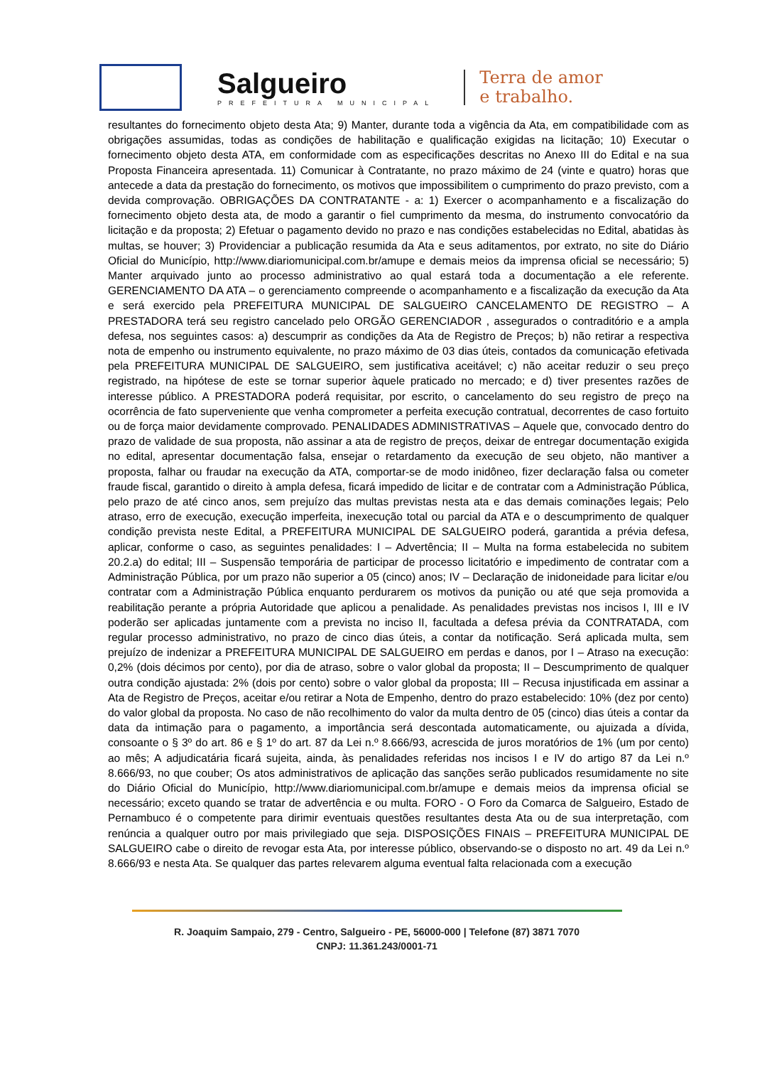Salgueiro
PREFEITURA MUNICIPAL
Terra de amor
e trabalho.
resultantes do fornecimento objeto desta Ata; 9) Manter, durante toda a vigência da Ata, em compatibilidade com as obrigações assumidas, todas as condições de habilitação e qualificação exigidas na licitação; 10) Executar o fornecimento objeto desta ATA, em conformidade com as especificações descritas no Anexo III do Edital e na sua Proposta Financeira apresentada. 11) Comunicar à Contratante, no prazo máximo de 24 (vinte e quatro) horas que antecede a data da prestação do fornecimento, os motivos que impossibilitem o cumprimento do prazo previsto, com a devida comprovação. OBRIGAÇÕES DA CONTRATANTE - a: 1) Exercer o acompanhamento e a fiscalização do fornecimento objeto desta ata, de modo a garantir o fiel cumprimento da mesma, do instrumento convocatório da licitação e da proposta; 2) Efetuar o pagamento devido no prazo e nas condições estabelecidas no Edital, abatidas às multas, se houver; 3) Providenciar a publicação resumida da Ata e seus aditamentos, por extrato, no site do Diário Oficial do Município, http://www.diariomunicipal.com.br/amupe e demais meios da imprensa oficial se necessário; 5) Manter arquivado junto ao processo administrativo ao qual estará toda a documentação a ele referente. GERENCIAMENTO DA ATA – o gerenciamento compreende o acompanhamento e a fiscalização da execução da Ata e será exercido pela PREFEITURA MUNICIPAL DE SALGUEIRO CANCELAMENTO DE REGISTRO – A PRESTADORA terá seu registro cancelado pelo ORGÃO GERENCIADOR , assegurados o contraditório e a ampla defesa, nos seguintes casos: a) descumprir as condições da Ata de Registro de Preços; b) não retirar a respectiva nota de empenho ou instrumento equivalente, no prazo máximo de 03 dias úteis, contados da comunicação efetivada pela PREFEITURA MUNICIPAL DE SALGUEIRO, sem justificativa aceitável; c) não aceitar reduzir o seu preço registrado, na hipótese de este se tornar superior àquele praticado no mercado; e d) tiver presentes razões de interesse público. A PRESTADORA poderá requisitar, por escrito, o cancelamento do seu registro de preço na ocorrência de fato superveniente que venha comprometer a perfeita execução contratual, decorrentes de caso fortuito ou de força maior devidamente comprovado. PENALIDADES ADMINISTRATIVAS – Aquele que, convocado dentro do prazo de validade de sua proposta, não assinar a ata de registro de preços, deixar de entregar documentação exigida no edital, apresentar documentação falsa, ensejar o retardamento da execução de seu objeto, não mantiver a proposta, falhar ou fraudar na execução da ATA, comportar-se de modo inidôneo, fizer declaração falsa ou cometer fraude fiscal, garantido o direito à ampla defesa, ficará impedido de licitar e de contratar com a Administração Pública, pelo prazo de até cinco anos, sem prejuízo das multas previstas nesta ata e das demais cominações legais; Pelo atraso, erro de execução, execução imperfeita, inexecução total ou parcial da ATA e o descumprimento de qualquer condição prevista neste Edital, a PREFEITURA MUNICIPAL DE SALGUEIRO poderá, garantida a prévia defesa, aplicar, conforme o caso, as seguintes penalidades: I – Advertência; II – Multa na forma estabelecida no subitem 20.2.a) do edital; III – Suspensão temporária de participar de processo licitatório e impedimento de contratar com a Administração Pública, por um prazo não superior a 05 (cinco) anos; IV – Declaração de inidoneidade para licitar e/ou contratar com a Administração Pública enquanto perdurarem os motivos da punição ou até que seja promovida a reabilitação perante a própria Autoridade que aplicou a penalidade. As penalidades previstas nos incisos I, III e IV poderão ser aplicadas juntamente com a prevista no inciso II, facultada a defesa prévia da CONTRATADA, com regular processo administrativo, no prazo de cinco dias úteis, a contar da notificação. Será aplicada multa, sem prejuízo de indenizar a PREFEITURA MUNICIPAL DE SALGUEIRO em perdas e danos, por I – Atraso na execução: 0,2% (dois décimos por cento), por dia de atraso, sobre o valor global da proposta; II – Descumprimento de qualquer outra condição ajustada: 2% (dois por cento) sobre o valor global da proposta; III – Recusa injustificada em assinar a Ata de Registro de Preços, aceitar e/ou retirar a Nota de Empenho, dentro do prazo estabelecido: 10% (dez por cento) do valor global da proposta. No caso de não recolhimento do valor da multa dentro de 05 (cinco) dias úteis a contar da data da intimação para o pagamento, a importância será descontada automaticamente, ou ajuizada a dívida, consoante o § 3º do art. 86 e § 1º do art. 87 da Lei n.º 8.666/93, acrescida de juros moratórios de 1% (um por cento) ao mês; A adjudicatária ficará sujeita, ainda, às penalidades referidas nos incisos I e IV do artigo 87 da Lei n.º 8.666/93, no que couber; Os atos administrativos de aplicação das sanções serão publicados resumidamente no site do Diário Oficial do Município, http://www.diariomunicipal.com.br/amupe e demais meios da imprensa oficial se necessário; exceto quando se tratar de advertência e ou multa. FORO - O Foro da Comarca de Salgueiro, Estado de Pernambuco é o competente para dirimir eventuais questões resultantes desta Ata ou de sua interpretação, com renúncia a qualquer outro por mais privilegiado que seja. DISPOSIÇÕES FINAIS – PREFEITURA MUNICIPAL DE SALGUEIRO cabe o direito de revogar esta Ata, por interesse público, observando-se o disposto no art. 49 da Lei n.º 8.666/93 e nesta Ata. Se qualquer das partes relevarem alguma eventual falta relacionada com a execução
R. Joaquim Sampaio, 279 - Centro, Salgueiro - PE, 56000-000 | Telefone (87) 3871 7070
CNPJ: 11.361.243/0001-71